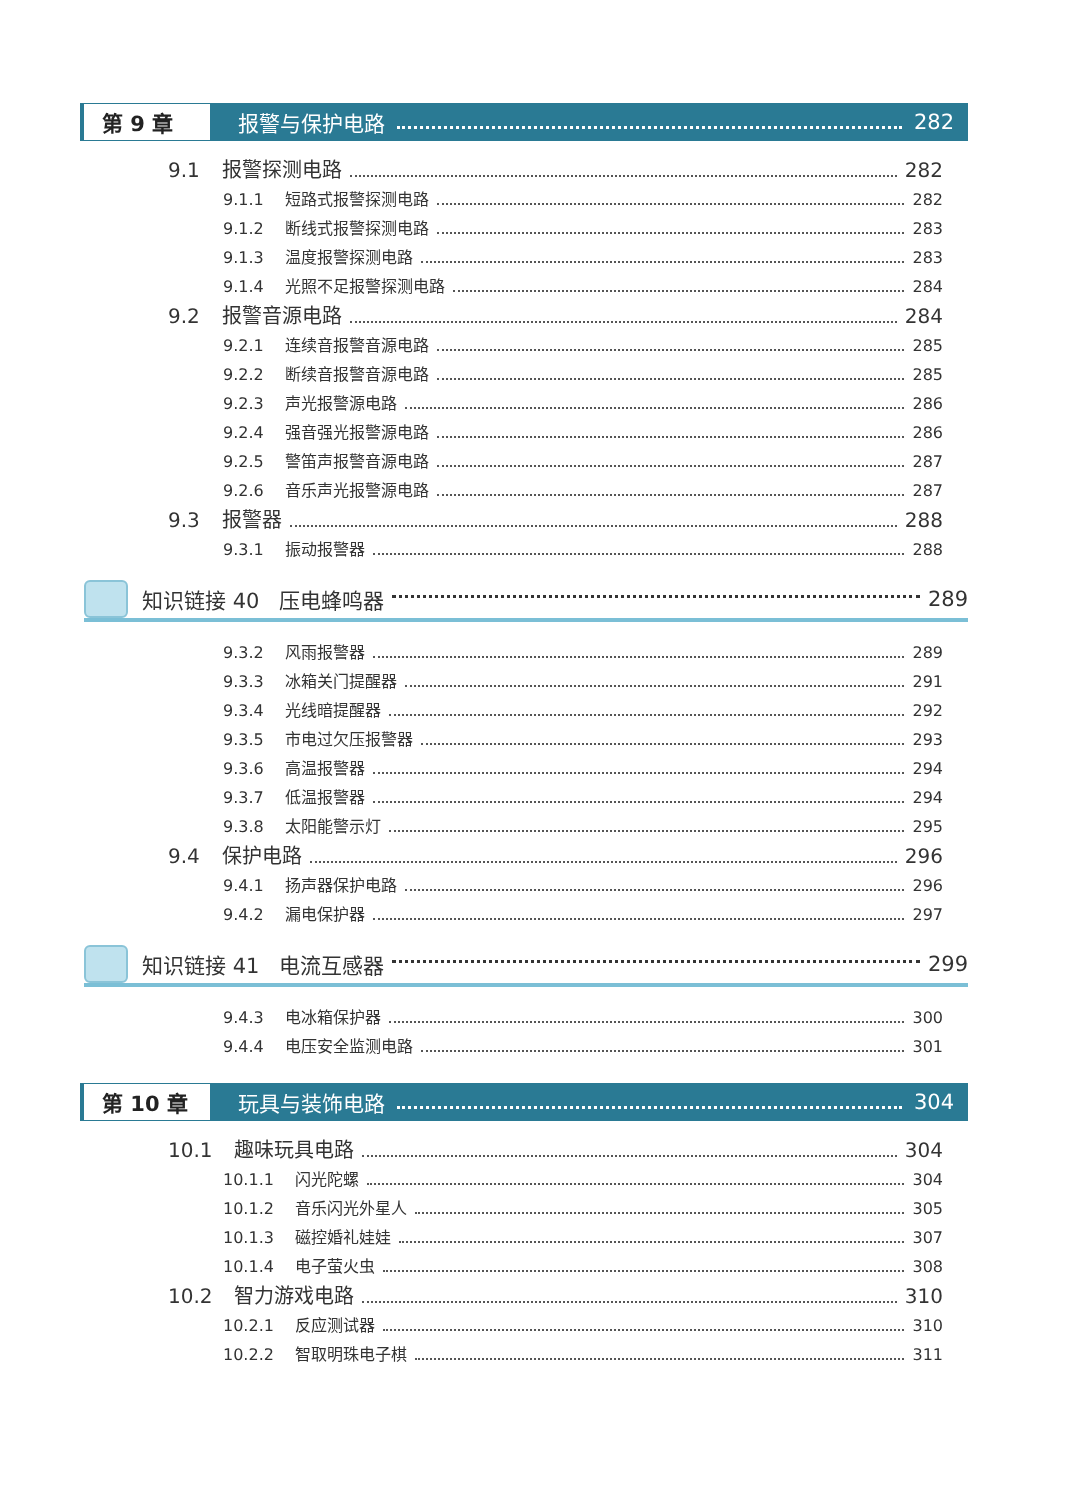第 9 章 报警与保护电路 282
9.1 报警探测电路 282
9.1.1 短路式报警探测电路 282
9.1.2 断线式报警探测电路 283
9.1.3 温度报警探测电路 283
9.1.4 光照不足报警探测电路 284
9.2 报警音源电路 284
9.2.1 连续音报警音源电路 285
9.2.2 断续音报警音源电路 285
9.2.3 声光报警源电路 286
9.2.4 强音强光报警源电路 286
9.2.5 警笛声报警音源电路 287
9.2.6 音乐声光报警源电路 287
9.3 报警器 288
9.3.1 振动报警器 288
知识链接 40 压电蜂鸣器 289
9.3.2 风雨报警器 289
9.3.3 冰箱关门提醒器 291
9.3.4 光线暗提醒器 292
9.3.5 市电过欠压报警器 293
9.3.6 高温报警器 294
9.3.7 低温报警器 294
9.3.8 太阳能警示灯 295
9.4 保护电路 296
9.4.1 扬声器保护电路 296
9.4.2 漏电保护器 297
知识链接 41 电流互感器 299
9.4.3 电冰箱保护器 300
9.4.4 电压安全监测电路 301
第 10 章 玩具与装饰电路 304
10.1 趣味玩具电路 304
10.1.1 闪光陀螺 304
10.1.2 音乐闪光外星人 305
10.1.3 磁控婚礼娃娃 307
10.1.4 电子萤火虫 308
10.2 智力游戏电路 310
10.2.1 反应测试器 310
10.2.2 智取明珠电子棋 311